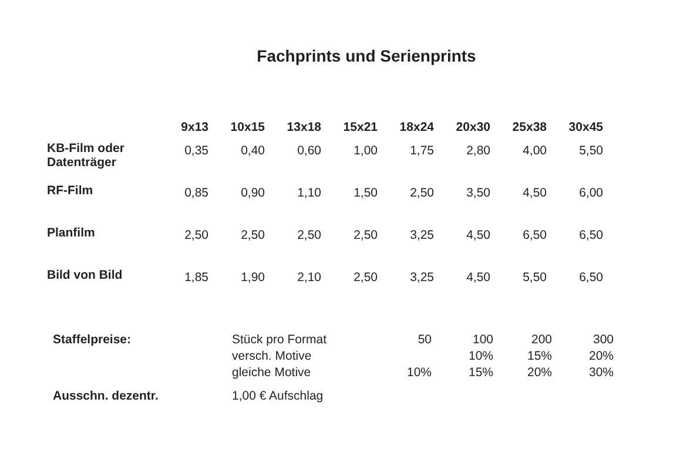Fachprints und Serienprints
| | 9x13 | 10x15 | 13x18 | 15x21 | 18x24 | 20x30 | 25x38 | 30x45 |
| --- | --- | --- | --- | --- | --- | --- | --- | --- |
| KB-Film oder Datenträger | 0,35 | 0,40 | 0,60 | 1,00 | 1,75 | 2,80 | 4,00 | 5,50 |
| RF-Film | 0,85 | 0,90 | 1,10 | 1,50 | 2,50 | 3,50 | 4,50 | 6,00 |
| Planfilm | 2,50 | 2,50 | 2,50 | 2,50 | 3,25 | 4,50 | 6,50 | 6,50 |
| Bild von Bild | 1,85 | 1,90 | 2,10 | 2,50 | 3,25 | 4,50 | 5,50 | 6,50 |
| Staffelpreise: | Stück pro Format | 50 | 100 | 200 | 300 |
| | versch. Motive | | 10% | 15% | 20% |
| | gleiche Motive | 10% | 15% | 20% | 30% |
| Ausschn. dezentr. | 1,00 € Aufschlag | | | | |